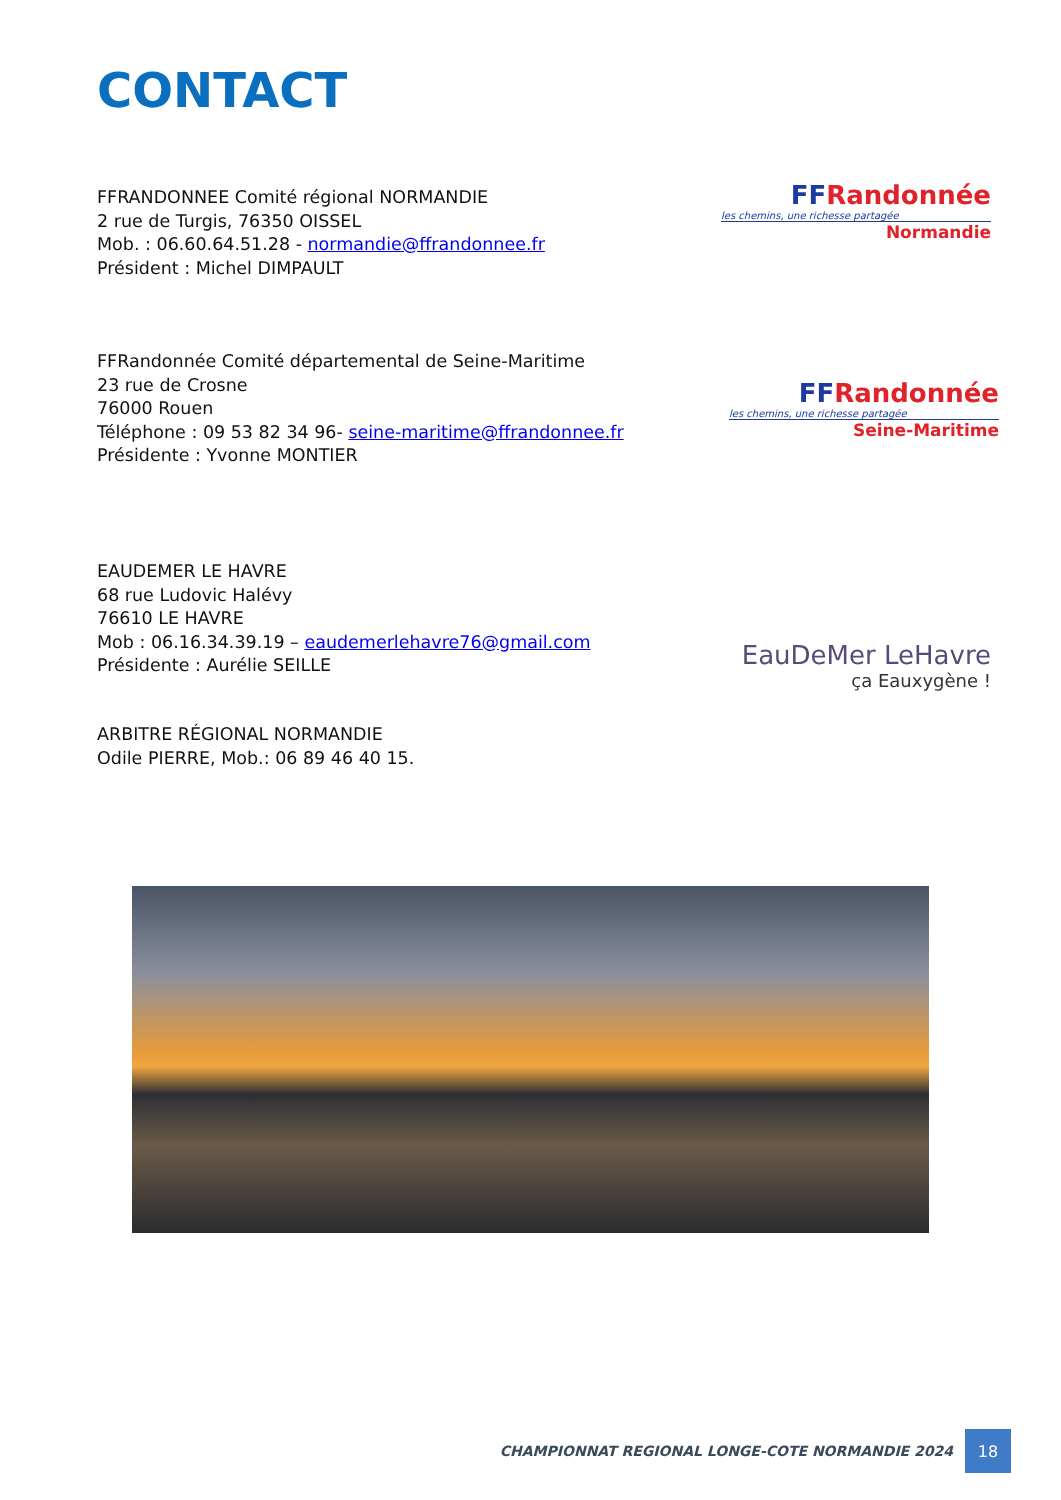CONTACT
FFRANDONNEE Comité régional NORMANDIE
2 rue de Turgis, 76350 OISSEL
Mob. : 06.60.64.51.28 - normandie@ffrandonnee.fr
Président : Michel DIMPAULT
FF Randonnée
les chemins, une richesse partagée
Normandie
FFRandonnée Comité départemental de Seine-Maritime
23 rue de Crosne
76000 Rouen
Téléphone : 09 53 82 34 96- seine-maritime@ffrandonnee.fr
Présidente : Yvonne MONTIER
FF Randonnée
les chemins, une richesse partagée
Seine-Maritime
EAUDEMER LE HAVRE
68 rue Ludovic Halévy
76610 LE HAVRE
Mob : 06.16.34.39.19 – eaudemerlehavre76@gmail.com
Présidente : Aurélie SEILLE
EauDeMer LeHavre
ça Eauxygène !
ARBITRE RÉGIONAL NORMANDIE
Odile PIERRE, Mob.: 06 89 46 40 15.
CHAMPIONNAT REGIONAL LONGE-COTE NORMANDIE 2024 18